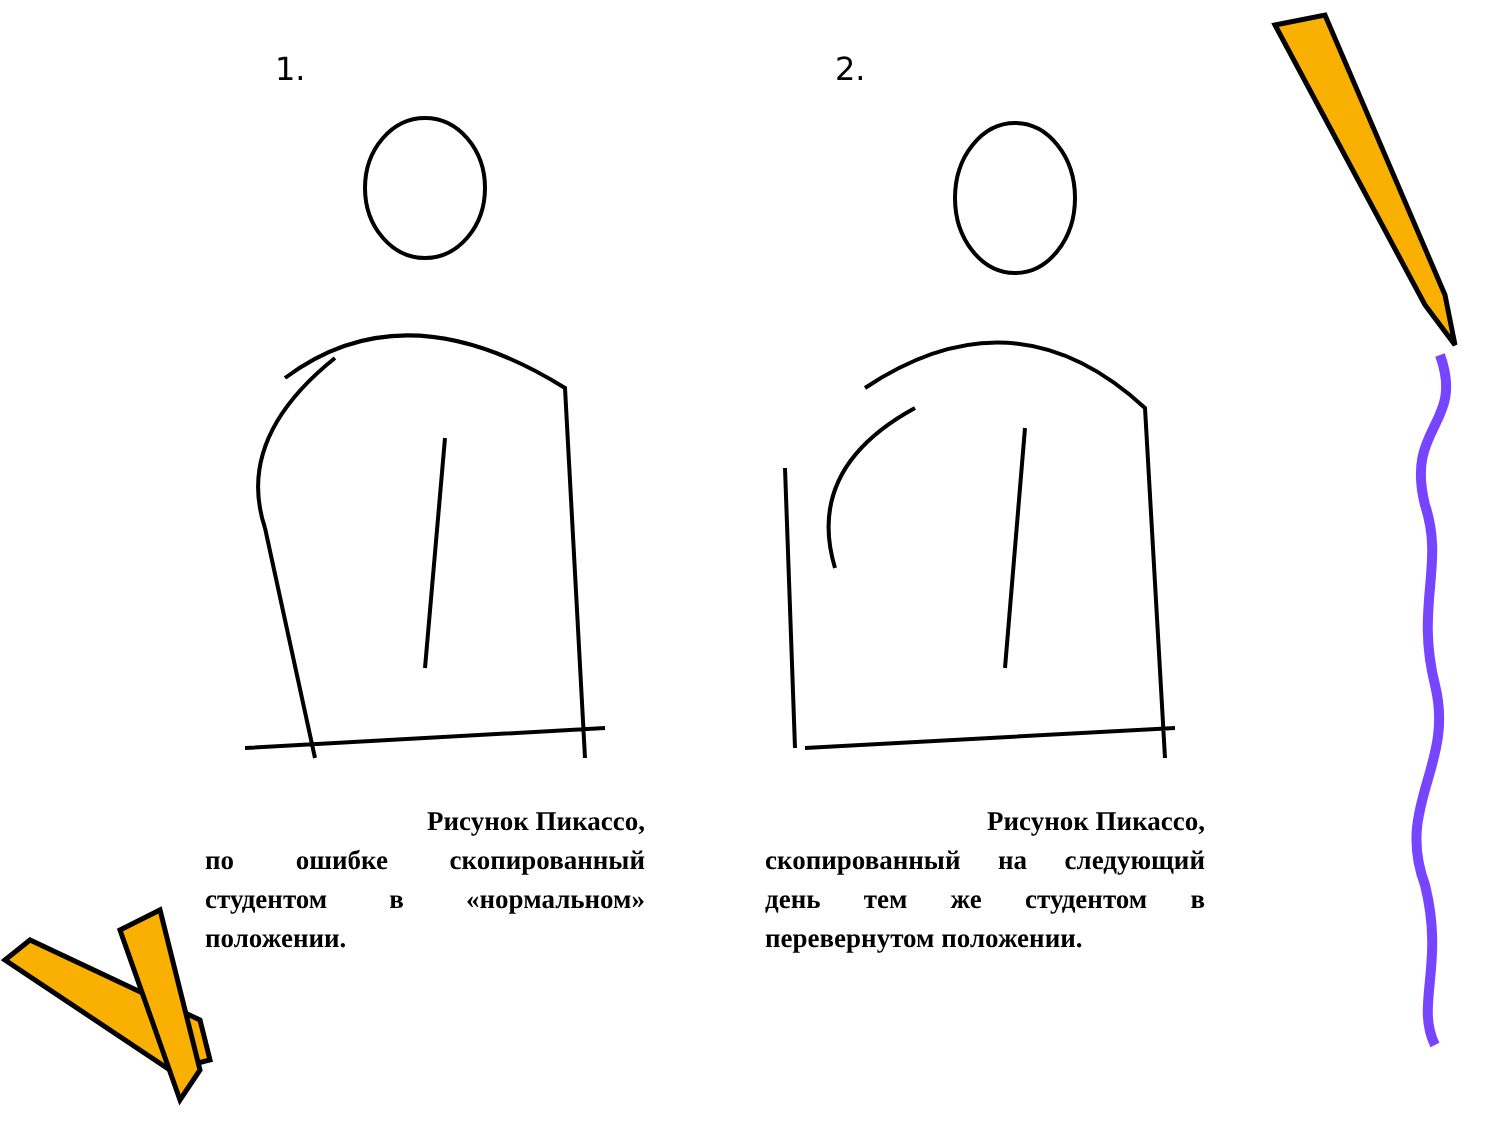1.
Рисунок Пикассо,
по ошибке скопированный студентом в «нормальном» положении.
2.
Рисунок Пикассо,
скопированный на следующий день тем же студентом в перевернутом положении.